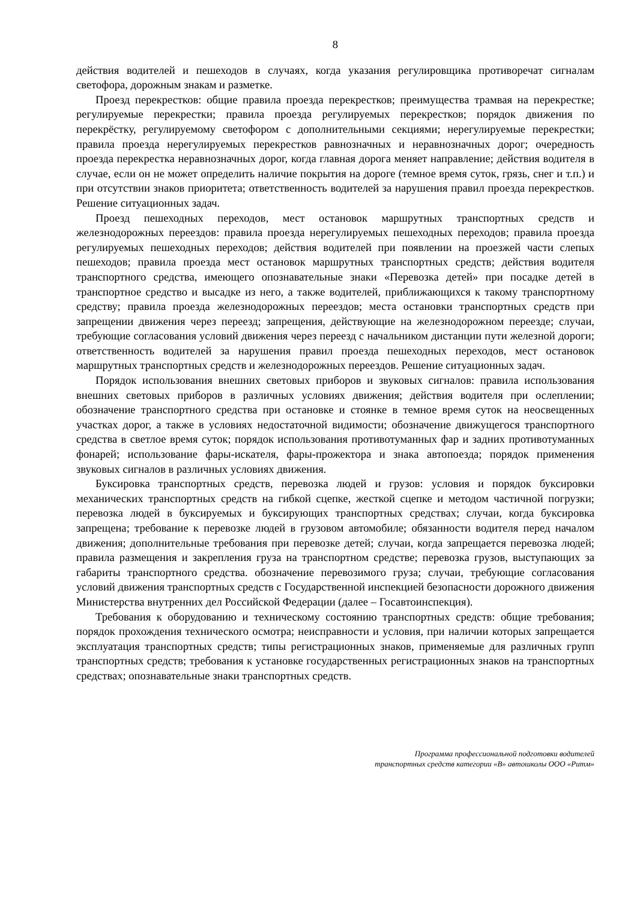8
действия водителей и пешеходов в случаях, когда указания регулировщика противоречат сигналам светофора, дорожным знакам и разметке.
Проезд перекрестков: общие правила проезда перекрестков; преимущества трамвая на перекрестке; регулируемые перекрестки; правила проезда регулируемых перекрестков; порядок движения по перекрёстку, регулируемому светофором с дополнительными секциями; нерегулируемые перекрестки; правила проезда нерегулируемых перекрестков равнозначных и неравнозначных дорог; очередность проезда перекрестка неравнозначных дорог, когда главная дорога меняет направление; действия водителя в случае, если он не может определить наличие покрытия на дороге (темное время суток, грязь, снег и т.п.) и при отсутствии знаков приоритета; ответственность водителей за нарушения правил проезда перекрестков. Решение ситуационных задач.
Проезд пешеходных переходов, мест остановок маршрутных транспортных средств и железнодорожных переездов: правила проезда нерегулируемых пешеходных переходов; правила проезда регулируемых пешеходных переходов; действия водителей при появлении на проезжей части слепых пешеходов; правила проезда мест остановок маршрутных транспортных средств; действия водителя транспортного средства, имеющего опознавательные знаки «Перевозка детей» при посадке детей в транспортное средство и высадке из него, а также водителей, приближающихся к такому транспортному средству; правила проезда железнодорожных переездов; места остановки транспортных средств при запрещении движения через переезд; запрещения, действующие на железнодорожном переезде; случаи, требующие согласования условий движения через переезд с начальником дистанции пути железной дороги; ответственность водителей за нарушения правил проезда пешеходных переходов, мест остановок маршрутных транспортных средств и железнодорожных переездов. Решение ситуационных задач.
Порядок использования внешних световых приборов и звуковых сигналов: правила использования внешних световых приборов в различных условиях движения; действия водителя при ослеплении; обозначение транспортного средства при остановке и стоянке в темное время суток на неосвещенных участках дорог, а также в условиях недостаточной видимости; обозначение движущегося транспортного средства в светлое время суток; порядок использования противотуманных фар и задних противотуманных фонарей; использование фары-искателя, фары-прожектора и знака автопоезда; порядок применения звуковых сигналов в различных условиях движения.
Буксировка транспортных средств, перевозка людей и грузов: условия и порядок буксировки механических транспортных средств на гибкой сцепке, жесткой сцепке и методом частичной погрузки; перевозка людей в буксируемых и буксирующих транспортных средствах; случаи, когда буксировка запрещена; требование к перевозке людей в грузовом автомобиле; обязанности водителя перед началом движения; дополнительные требования при перевозке детей; случаи, когда запрещается перевозка людей; правила размещения и закрепления груза на транспортном средстве; перевозка грузов, выступающих за габариты транспортного средства. обозначение перевозимого груза; случаи, требующие согласования условий движения транспортных средств с Государственной инспекцией безопасности дорожного движения Министерства внутренних дел Российской Федерации (далее – Госавтоинспекция).
Требования к оборудованию и техническому состоянию транспортных средств: общие требования; порядок прохождения технического осмотра; неисправности и условия, при наличии которых запрещается эксплуатация транспортных средств; типы регистрационных знаков, применяемые для различных групп транспортных средств; требования к установке государственных регистрационных знаков на транспортных средствах; опознавательные знаки транспортных средств.
Программа профессиональной подготовки водителей
транспортных средств категории «В» автошколы ООО «Ритм»